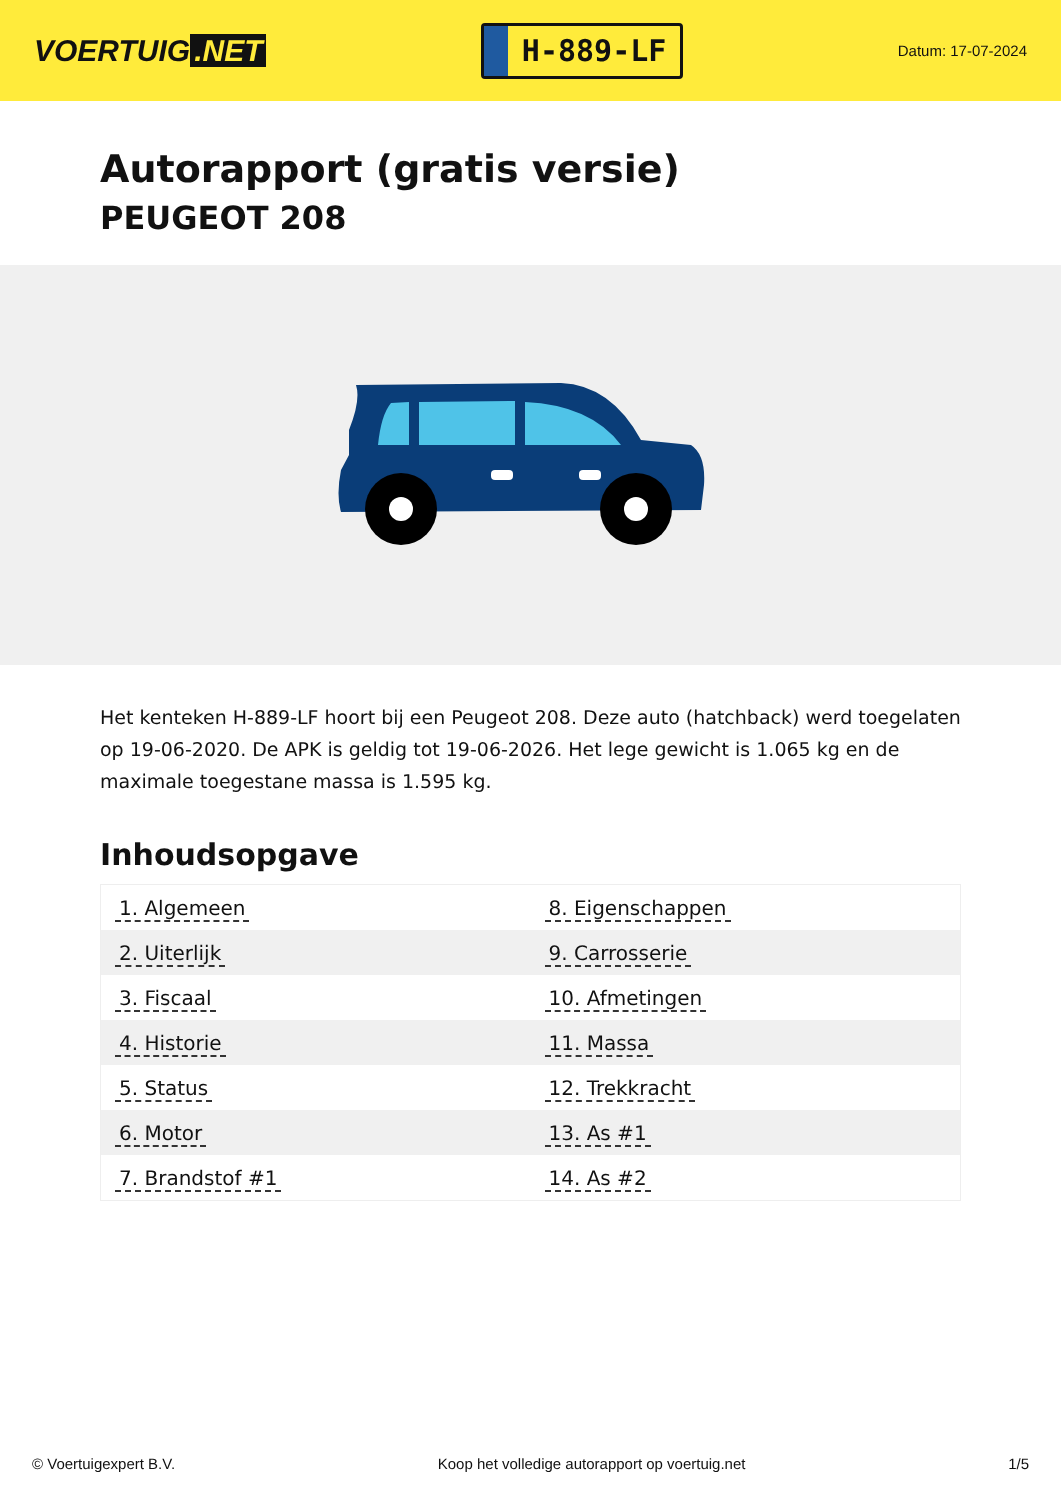VOERTUIG.NET
H-889-LF
Datum: 17-07-2024
Autorapport (gratis versie)
PEUGEOT 208
Het kenteken H-889-LF hoort bij een Peugeot 208. Deze auto (hatchback) werd toegelaten op 19-06-2020. De APK is geldig tot 19-06-2026. Het lege gewicht is 1.065 kg en de maximale toegestane massa is 1.595 kg.
Inhoudsopgave
| 1. Algemeen | 8. Eigenschappen |
| 2. Uiterlijk | 9. Carrosserie |
| 3. Fiscaal | 10. Afmetingen |
| 4. Historie | 11. Massa |
| 5. Status | 12. Trekkracht |
| 6. Motor | 13. As #1 |
| 7. Brandstof #1 | 14. As #2 |
© Voertuigexpert B.V. Koop het volledige autorapport op voertuig.net 1/5